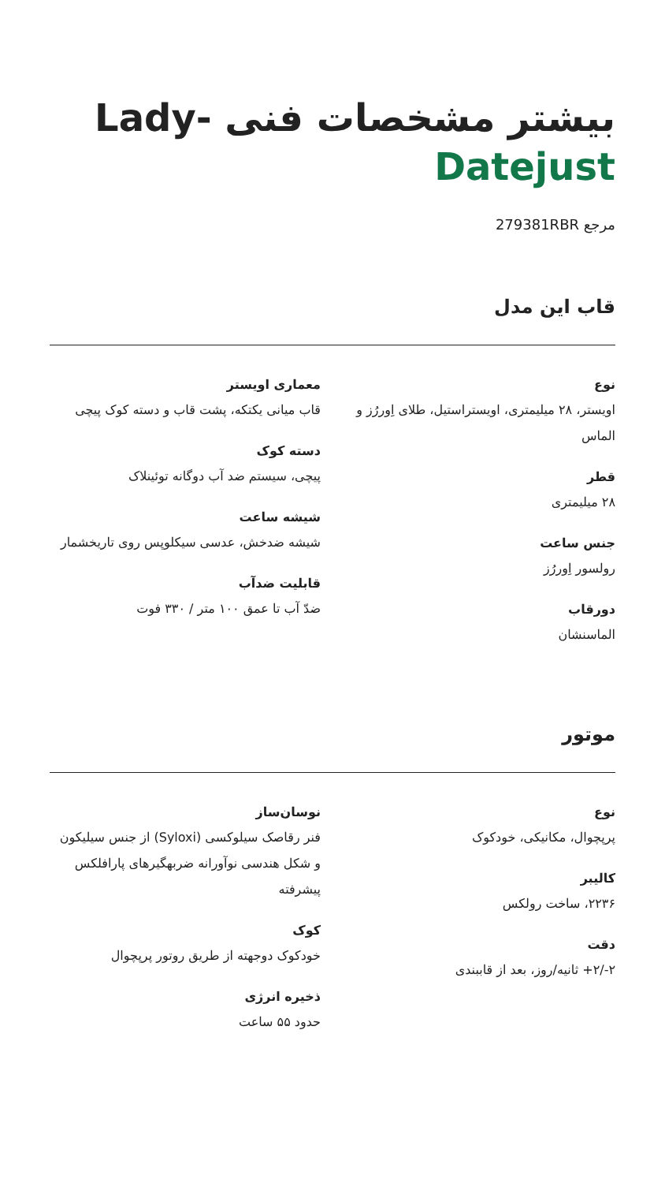بیشتر مشخصات فنی -Lady Datejust
مرجع 279381RBR
قاب این مدل
نوع
اویستر، ۲۸ میلیمتری، اویستراستیل، طلای اِوررُز و الماس
قطر
۲۸ میلیمتری
جنس ساعت
رولسور اِوررُز
دورقاب
الماسنشان
معماری اویستر
قاب میانی یکتکه، پشت قاب و دسته کوک پیچی
دسته کوک
پیچی، سیستم ضد آب دوگانه توئینلاک
شیشه ساعت
شیشه ضدخش، عدسی سیکلوپس روی تاریخشمار
قابلیت ضدآب
ضدّ آب تا عمق ۱۰۰ متر / ۳۳۰ فوت
موتور
نوع
پرپچوال، مکانیکی، خودکوک
کالیبر
۲۲۳۶، ساخت رولکس
دقت
۲-/۲+ ثانیه/روز، بعد از قاببندی
نوسان‌ساز
فنر رقاصک سیلوکسی (Syloxi) از جنس سیلیکون و شکل هندسی نوآورانه ضربهگیرهای پارافلکس پیشرفته
کوک
خودکوک دوجهته از طریق روتور پرپچوال
ذخیره انرژی
حدود ۵۵ ساعت